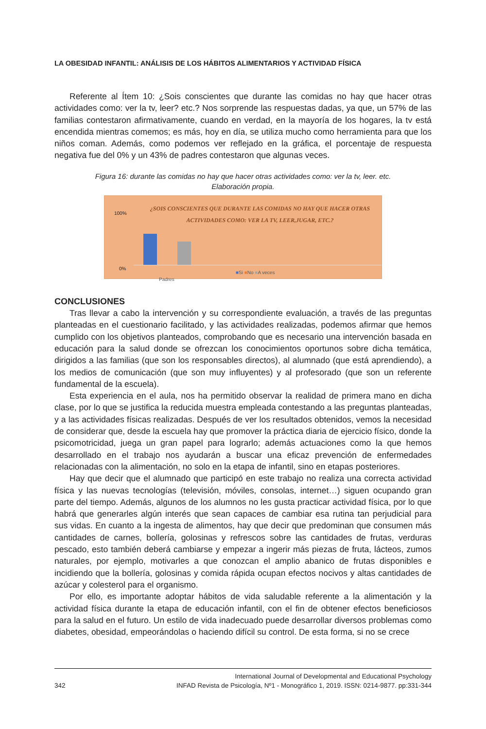LA OBESIDAD INFANTIL: ANÁLISIS DE LOS HÁBITOS ALIMENTARIOS Y ACTIVIDAD FÍSICA
Referente al Ítem 10: ¿Sois conscientes que durante las comidas no hay que hacer otras actividades como: ver la tv, leer? etc.? Nos sorprende las respuestas dadas, ya que, un 57% de las familias contestaron afirmativamente, cuando en verdad, en la mayoría de los hogares, la tv está encendida mientras comemos; es más, hoy en día, se utiliza mucho como herramienta para que los niños coman. Además, como podemos ver reflejado en la gráfica, el porcentaje de respuesta negativa fue del 0% y un 43% de padres contestaron que algunas veces.
Figura 16: durante las comidas no hay que hacer otras actividades como: ver la tv, leer. etc.
Elaboración propia.
100%
0%
¿SOIS CONSCIENTES QUE DURANTE LAS COMIDAS NO HAY QUE HACER OTRAS ACTIVIDADES COMO: VER LA TV, LEER,JUGAR, ETC.?
Padres
■Si ■No ■A veces
CONCLUSIONES
Tras llevar a cabo la intervención y su correspondiente evaluación, a través de las preguntas planteadas en el cuestionario facilitado, y las actividades realizadas, podemos afirmar que hemos cumplido con los objetivos planteados, comprobando que es necesario una intervención basada en educación para la salud donde se ofrezcan los conocimientos oportunos sobre dicha temática, dirigidos a las familias (que son los responsables directos), al alumnado (que está aprendiendo), a los medios de comunicación (que son muy influyentes) y al profesorado (que son un referente fundamental de la escuela).
Esta experiencia en el aula, nos ha permitido observar la realidad de primera mano en dicha clase, por lo que se justifica la reducida muestra empleada contestando a las preguntas planteadas, y a las actividades físicas realizadas. Después de ver los resultados obtenidos, vemos la necesidad de considerar que, desde la escuela hay que promover la práctica diaria de ejercicio físico, donde la psicomotricidad, juega un gran papel para lograrlo; además actuaciones como la que hemos desarrollado en el trabajo nos ayudarán a buscar una eficaz prevención de enfermedades relacionadas con la alimentación, no solo en la etapa de infantil, sino en etapas posteriores.
Hay que decir que el alumnado que participó en este trabajo no realiza una correcta actividad física y las nuevas tecnologías (televisión, móviles, consolas, internet…) siguen ocupando gran parte del tiempo. Además, algunos de los alumnos no les gusta practicar actividad física, por lo que habrá que generarles algún interés que sean capaces de cambiar esa rutina tan perjudicial para sus vidas. En cuanto a la ingesta de alimentos, hay que decir que predominan que consumen más cantidades de carnes, bollería, golosinas y refrescos sobre las cantidades de frutas, verduras pescado, esto también deberá cambiarse y empezar a ingerir más piezas de fruta, lácteos, zumos naturales, por ejemplo, motivarles a que conozcan el amplio abanico de frutas disponibles e incidiendo que la bollería, golosinas y comida rápida ocupan efectos nocivos y altas cantidades de azúcar y colesterol para el organismo.
Por ello, es importante adoptar hábitos de vida saludable referente a la alimentación y la actividad física durante la etapa de educación infantil, con el fin de obtener efectos beneficiosos para la salud en el futuro. Un estilo de vida inadecuado puede desarrollar diversos problemas como diabetes, obesidad, empeorándolas o haciendo difícil su control. De esta forma, si no se crece
342
International Journal of Developmental and Educational Psychology
INFAD Revista de Psicología, Nº1 - Monográfico 1, 2019. ISSN: 0214-9877. pp:331-344